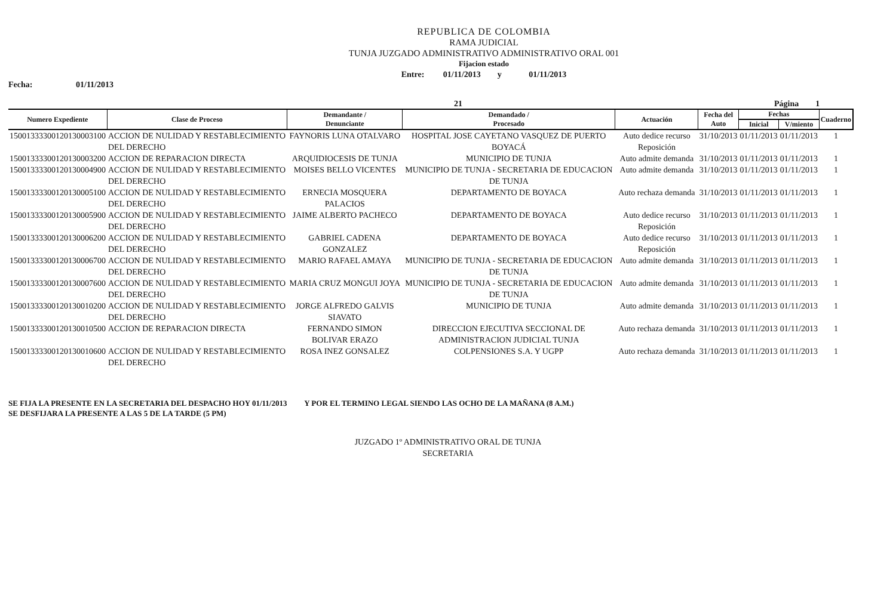REPUBLICA DE COLOMBIA
RAMA JUDICIAL
TUNJA JUZGADO ADMINISTRATIVO ADMINISTRATIVO ORAL 001
Fijacion estado
Entre: 01/11/2013 y 01/11/2013
Fecha: 01/11/2013
21 Página 1
| Numero Expediente | Clase de Proceso | Demandante / Denunciante | Demandado / Procesado | Actuación | Fecha del Auto | Fechas | | Cuaderno |
| --- | --- | --- | --- | --- | --- | --- | --- | --- |
| | | | | | | Inicial | V/miento | |
| 15001333300120130003100 | ACCION DE NULIDAD Y RESTABLECIMIENTO DEL DERECHO | FAYNORIS LUNA OTALVARO | HOSPITAL JOSE CAYETANO VASQUEZ DE PUERTO BOYACÁ | Auto dedice recurso Reposición | 31/10/2013 | 01/11/2013 | 01/11/2013 | 1 |
| 15001333300120130003200 | ACCION DE REPARACION DIRECTA | ARQUIDIOCESIS DE TUNJA | MUNICIPIO DE TUNJA | Auto admite demanda | 31/10/2013 | 01/11/2013 | 01/11/2013 | 1 |
| 15001333300120130004900 | ACCION DE NULIDAD Y RESTABLECIMIENTO DEL DERECHO | MOISES BELLO VICENTES | MUNICIPIO DE TUNJA - SECRETARIA DE EDUCACION DE TUNJA | Auto admite demanda | 31/10/2013 | 01/11/2013 | 01/11/2013 | 1 |
| 15001333300120130005100 | ACCION DE NULIDAD Y RESTABLECIMIENTO DEL DERECHO | ERNECIA MOSQUERA PALACIOS | DEPARTAMENTO DE BOYACA | Auto rechaza demanda | 31/10/2013 | 01/11/2013 | 01/11/2013 | 1 |
| 15001333300120130005900 | ACCION DE NULIDAD Y RESTABLECIMIENTO DEL DERECHO | JAIME ALBERTO PACHECO | DEPARTAMENTO DE BOYACA | Auto dedice recurso Reposición | 31/10/2013 | 01/11/2013 | 01/11/2013 | 1 |
| 15001333300120130006200 | ACCION DE NULIDAD Y RESTABLECIMIENTO DEL DERECHO | GABRIEL CADENA GONZALEZ | DEPARTAMENTO DE BOYACA | Auto dedice recurso Reposición | 31/10/2013 | 01/11/2013 | 01/11/2013 | 1 |
| 15001333300120130006700 | ACCION DE NULIDAD Y RESTABLECIMIENTO DEL DERECHO | MARIO RAFAEL AMAYA | MUNICIPIO DE TUNJA - SECRETARIA DE EDUCACION DE TUNJA | Auto admite demanda | 31/10/2013 | 01/11/2013 | 01/11/2013 | 1 |
| 15001333300120130007600 | ACCION DE NULIDAD Y RESTABLECIMIENTO DEL DERECHO | MARIA CRUZ MONGUI JOYA | MUNICIPIO DE TUNJA - SECRETARIA DE EDUCACION DE TUNJA | Auto admite demanda | 31/10/2013 | 01/11/2013 | 01/11/2013 | 1 |
| 15001333300120130010200 | ACCION DE NULIDAD Y RESTABLECIMIENTO DEL DERECHO | JORGE ALFREDO GALVIS SIAVATO | MUNICIPIO DE TUNJA | Auto admite demanda | 31/10/2013 | 01/11/2013 | 01/11/2013 | 1 |
| 15001333300120130010500 | ACCION DE REPARACION DIRECTA | FERNANDO SIMON BOLIVAR ERAZO | DIRECCION EJECUTIVA SECCIONAL DE ADMINISTRACION JUDICIAL TUNJA | Auto rechaza demanda | 31/10/2013 | 01/11/2013 | 01/11/2013 | 1 |
| 15001333300120130010600 | ACCION DE NULIDAD Y RESTABLECIMIENTO DEL DERECHO | ROSA INEZ GONSALEZ | COLPENSIONES S.A. Y UGPP | Auto rechaza demanda | 31/10/2013 | 01/11/2013 | 01/11/2013 | 1 |
SE FIJA LA PRESENTE EN LA SECRETARIA DEL DESPACHO HOY 01/11/2013 Y POR EL TERMINO LEGAL SIENDO LAS OCHO DE LA MAÑANA (8 A.M.)
SE DESFIJARA LA PRESENTE A LAS 5 DE LA TARDE (5 PM)
JUZGADO 1º ADMINISTRATIVO ORAL DE TUNJA
SECRETARIA